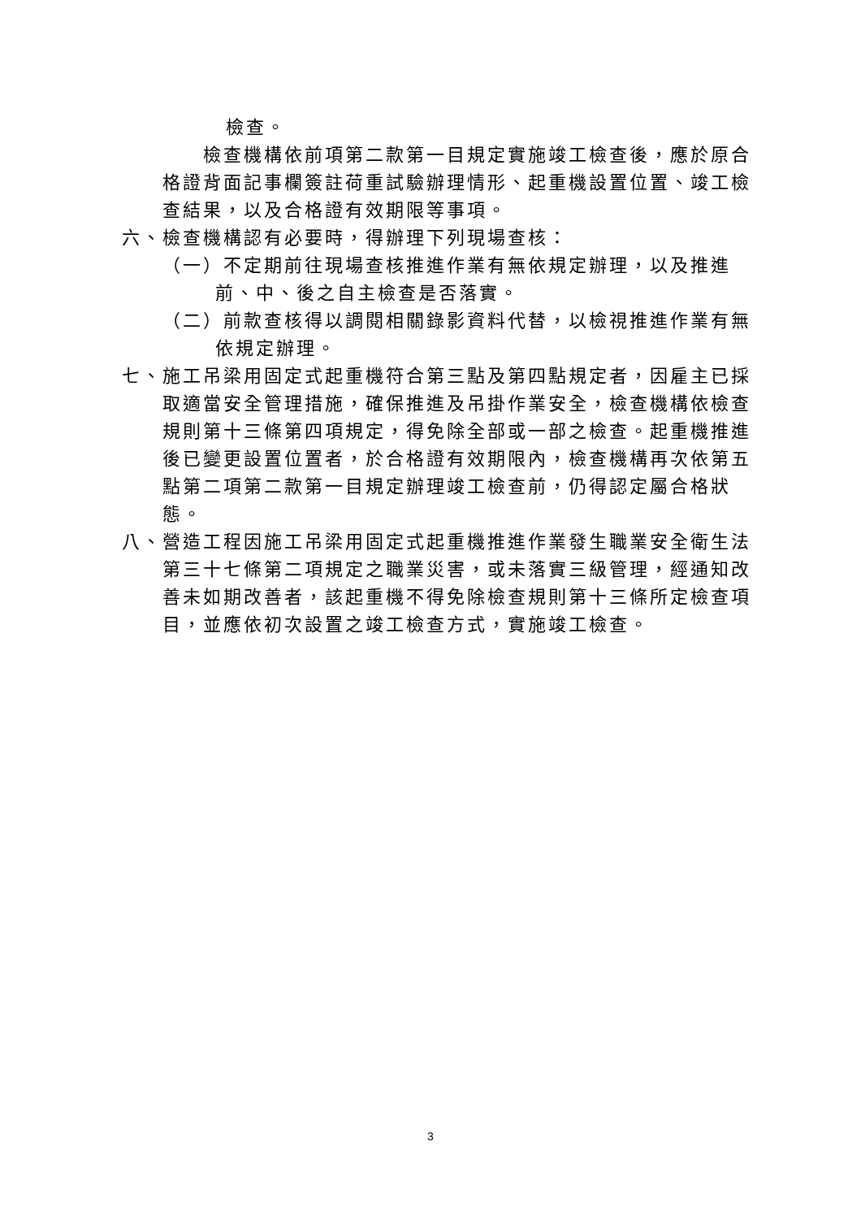檢查。
檢查機構依前項第二款第一目規定實施竣工檢查後，應於原合格證背面記事欄簽註荷重試驗辦理情形、起重機設置位置、竣工檢查結果，以及合格證有效期限等事項。
六、檢查機構認有必要時，得辦理下列現場查核：
（一）不定期前往現場查核推進作業有無依規定辦理，以及推進前、中、後之自主檢查是否落實。
（二）前款查核得以調閱相關錄影資料代替，以檢視推進作業有無依規定辦理。
七、施工吊梁用固定式起重機符合第三點及第四點規定者，因雇主已採取適當安全管理措施，確保推進及吊掛作業安全，檢查機構依檢查規則第十三條第四項規定，得免除全部或一部之檢查。起重機推進後已變更設置位置者，於合格證有效期限內，檢查機構再次依第五點第二項第二款第一目規定辦理竣工檢查前，仍得認定屬合格狀態。
八、營造工程因施工吊梁用固定式起重機推進作業發生職業安全衛生法第三十七條第二項規定之職業災害，或未落實三級管理，經通知改善未如期改善者，該起重機不得免除檢查規則第十三條所定檢查項目，並應依初次設置之竣工檢查方式，實施竣工檢查。
3